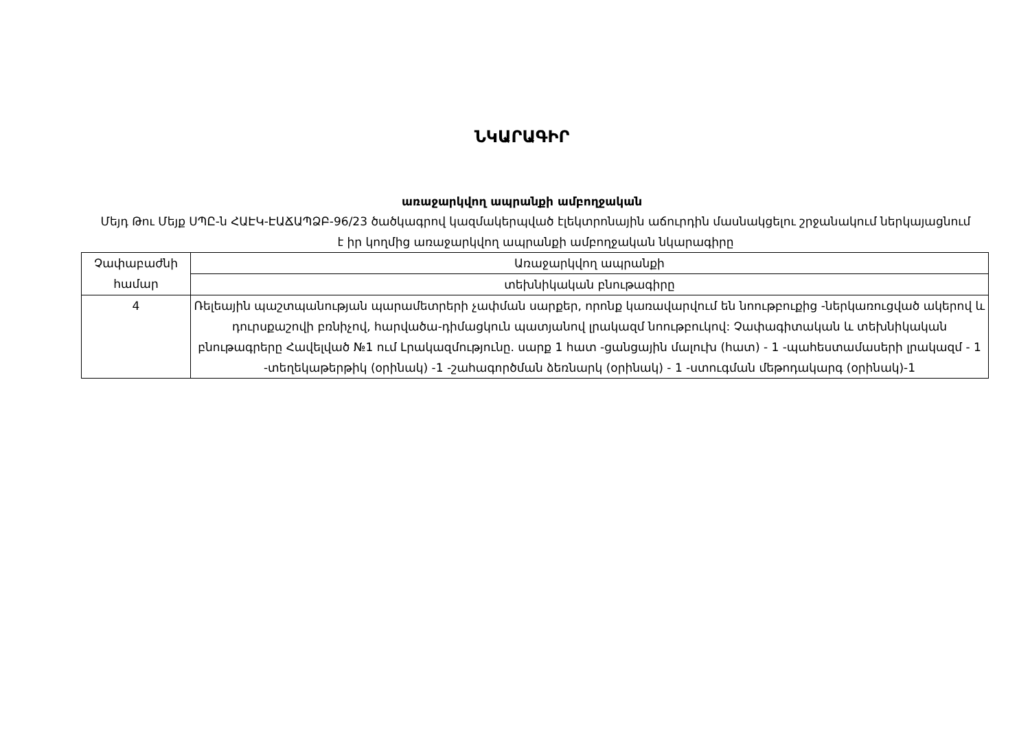ՆԿԱՐԱԳԻՐ
առաջարկվող ապրանքի ամբողջական
Մեյդ Թու Մեյք ՍՊԸ-ն ՀԱԷԿ-ԷԱՃԱՊՁԲ-96/23 ծածկագրով կազմակերպված էլեկտրոնային աճուրդին մասնակցելու շրջանակում ներկայացնում է իր կողմից առաջարկվող ապրանքի ամբողջական նկարագիրը
| Չափաբաժնի համար | Առաջարկվող ապրանքի |
| --- | --- |
| | տեխնիկական բնութագիրը |
| 4 | Ռելեային պաշտպանության պարամետրերի չափման սարքեր, որոնք կառավարվում են նոութբուքից -ներկառուցված ակերով և դուրսքաշովի բռնիչով, հարվածա-դիմացկուն պատյանով լրակազմ նոութբուկով: Չափագիտական և տեխնիկական բնութագրերը Հավելված №1 ում Լրակազմությունը. սարք 1 հատ -ցանցային մալուխ (հատ) - 1 -պահեստամասերի լրակազմ - 1 -տեղեկաթերթիկ (օրինակ) -1 -շահագործման ձեռնարկ (օրինակ) - 1 -ստուգման մեթոդակարգ (օրինակ)-1 |